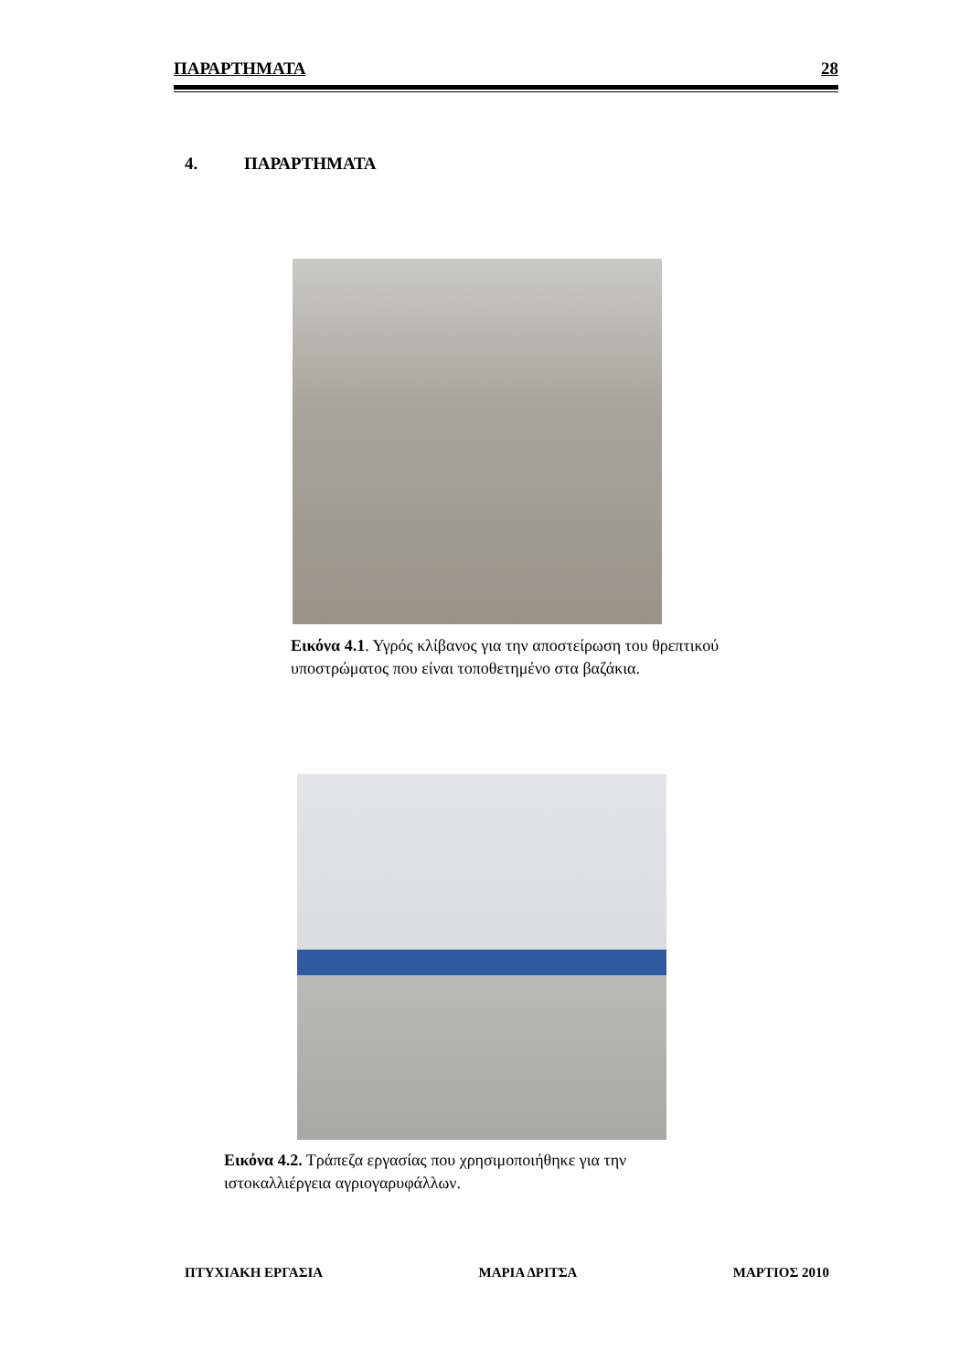ΠΑΡΑΡΤΗΜΑΤΑ 28
4. ΠΑΡΑΡΤΗΜΑΤΑ
Εικόνα 4.1. Υγρός κλίβανος για την αποστείρωση του θρεπτικού υποστρώματος που είναι τοποθετημένο στα βαζάκια.
Εικόνα 4.2. Τράπεζα εργασίας που χρησιμοποιήθηκε για την ιστοκαλλιέργεια αγριογαρυφάλλων.
ΠΤΥΧΙΑΚΗ ΕΡΓΑΣΙΑ ΜΑΡΙΑ ΔΡΙΤΣΑ ΜΑΡΤΙΟΣ 2010